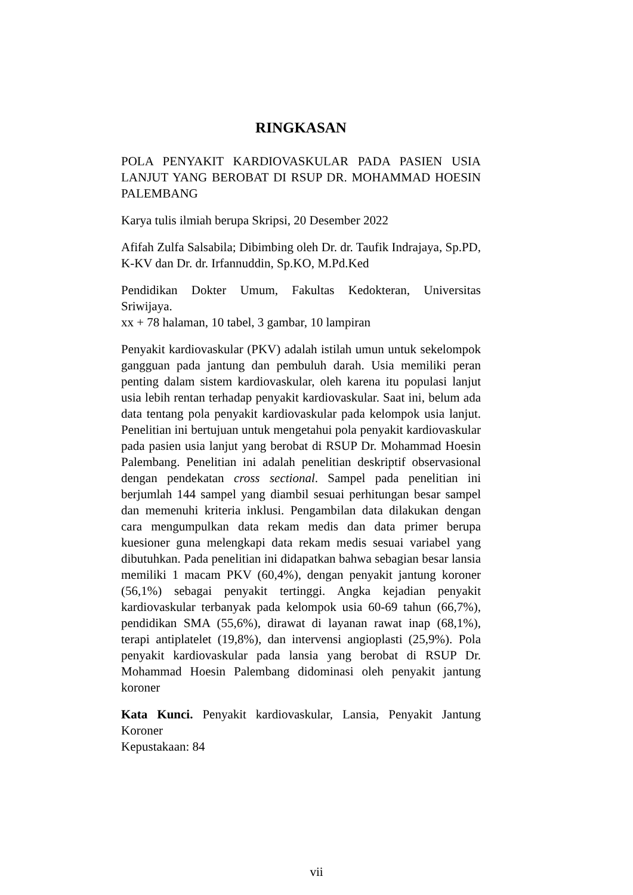RINGKASAN
POLA PENYAKIT KARDIOVASKULAR PADA PASIEN USIA LANJUT YANG BEROBAT DI RSUP DR. MOHAMMAD HOESIN PALEMBANG
Karya tulis ilmiah berupa Skripsi, 20 Desember 2022
Afifah Zulfa Salsabila; Dibimbing oleh Dr. dr. Taufik Indrajaya, Sp.PD, K-KV dan Dr. dr. Irfannuddin, Sp.KO, M.Pd.Ked
Pendidikan Dokter Umum, Fakultas Kedokteran, Universitas Sriwijaya.
xx + 78 halaman, 10 tabel, 3 gambar, 10 lampiran
Penyakit kardiovaskular (PKV) adalah istilah umun untuk sekelompok gangguan pada jantung dan pembuluh darah. Usia memiliki peran penting dalam sistem kardiovaskular, oleh karena itu populasi lanjut usia lebih rentan terhadap penyakit kardiovaskular. Saat ini, belum ada data tentang pola penyakit kardiovaskular pada kelompok usia lanjut. Penelitian ini bertujuan untuk mengetahui pola penyakit kardiovaskular pada pasien usia lanjut yang berobat di RSUP Dr. Mohammad Hoesin Palembang. Penelitian ini adalah penelitian deskriptif observasional dengan pendekatan cross sectional. Sampel pada penelitian ini berjumlah 144 sampel yang diambil sesuai perhitungan besar sampel dan memenuhi kriteria inklusi. Pengambilan data dilakukan dengan cara mengumpulkan data rekam medis dan data primer berupa kuesioner guna melengkapi data rekam medis sesuai variabel yang dibutuhkan. Pada penelitian ini didapatkan bahwa sebagian besar lansia memiliki 1 macam PKV (60,4%), dengan penyakit jantung koroner (56,1%) sebagai penyakit tertinggi. Angka kejadian penyakit kardiovaskular terbanyak pada kelompok usia 60-69 tahun (66,7%), pendidikan SMA (55,6%), dirawat di layanan rawat inap (68,1%), terapi antiplatelet (19,8%), dan intervensi angioplasti (25,9%). Pola penyakit kardiovaskular pada lansia yang berobat di RSUP Dr. Mohammad Hoesin Palembang didominasi oleh penyakit jantung koroner
Kata Kunci. Penyakit kardiovaskular, Lansia, Penyakit Jantung Koroner
Kepustakaan: 84
vii